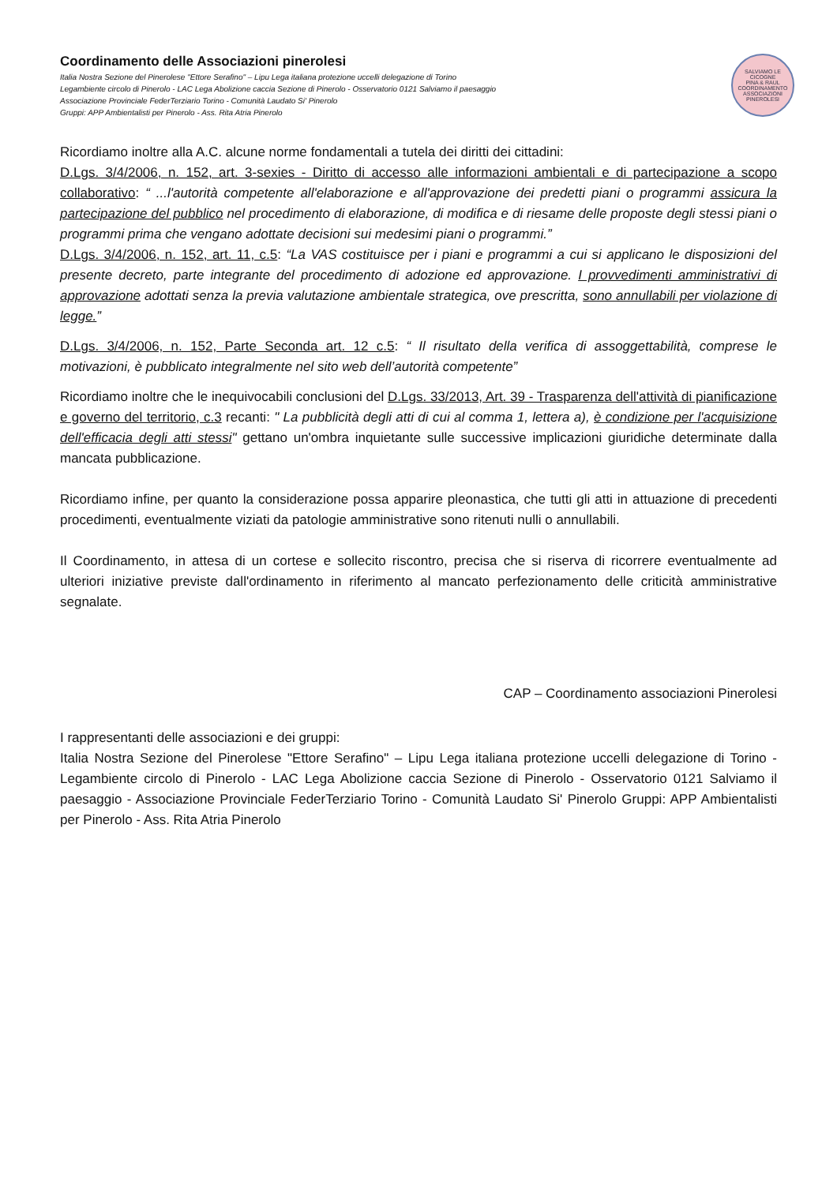SALVIAMO LE CICOGNE
PINA & RAUL
COORDINAMENTO ASSOCIAZIONI PINEROLESI
Coordinamento delle Associazioni pinerolesi
Italia Nostra Sezione del Pinerolese "Ettore Serafino" – Lipu Lega italiana protezione uccelli delegazione di Torino
Legambiente circolo di Pinerolo - LAC Lega Abolizione caccia Sezione di Pinerolo - Osservatorio 0121 Salviamo il paesaggio
Associazione Provinciale FederTerziario Torino - Comunità Laudato Si' Pinerolo
Gruppi: APP Ambientalisti per Pinerolo - Ass. Rita Atria Pinerolo
Ricordiamo inoltre alla A.C. alcune norme fondamentali a tutela dei diritti dei cittadini:
D.Lgs. 3/4/2006, n. 152, art. 3-sexies - Diritto di accesso alle informazioni ambientali e di partecipazione a scopo collaborativo: “ ...l'autorità competente all'elaborazione e all'approvazione dei predetti piani o programmi assicura la partecipazione del pubblico nel procedimento di elaborazione, di modifica e di riesame delle proposte degli stessi piani o programmi prima che vengano adottate decisioni sui medesimi piani o programmi.”
D.Lgs. 3/4/2006, n. 152, art. 11, c.5: “La VAS costituisce per i piani e programmi a cui si applicano le disposizioni del presente decreto, parte integrante del procedimento di adozione ed approvazione. I provvedimenti amministrativi di approvazione adottati senza la previa valutazione ambientale strategica, ove prescritta, sono annullabili per violazione di legge.”
D.Lgs. 3/4/2006, n. 152, Parte Seconda art. 12 c.5: “ Il risultato della verifica di assoggettabilità, comprese le motivazioni, è pubblicato integralmente nel sito web dell’autorità competente”
Ricordiamo inoltre che le inequivocabili conclusioni del D.Lgs. 33/2013, Art. 39 - Trasparenza dell'attività di pianificazione e governo del territorio, c.3 recanti: " La pubblicità degli atti di cui al comma 1, lettera a), è condizione per l'acquisizione dell'efficacia degli atti stessi" gettano un'ombra inquietante sulle successive implicazioni giuridiche determinate dalla mancata pubblicazione.
Ricordiamo infine, per quanto la considerazione possa apparire pleonastica, che tutti gli atti in attuazione di precedenti procedimenti, eventualmente viziati da patologie amministrative sono ritenuti nulli o annullabili.
Il Coordinamento, in attesa di un cortese e sollecito riscontro, precisa che si riserva di ricorrere eventualmente ad ulteriori iniziative previste dall'ordinamento in riferimento al mancato perfezionamento delle criticità amministrative segnalate.
CAP – Coordinamento associazioni Pinerolesi
I rappresentanti delle associazioni e dei gruppi:
Italia Nostra Sezione del Pinerolese "Ettore Serafino" – Lipu Lega italiana protezione uccelli delegazione di Torino - Legambiente circolo di Pinerolo - LAC Lega Abolizione caccia Sezione di Pinerolo - Osservatorio 0121 Salviamo il paesaggio - Associazione Provinciale FederTerziario Torino - Comunità Laudato Si' Pinerolo Gruppi: APP Ambientalisti per Pinerolo - Ass. Rita Atria Pinerolo